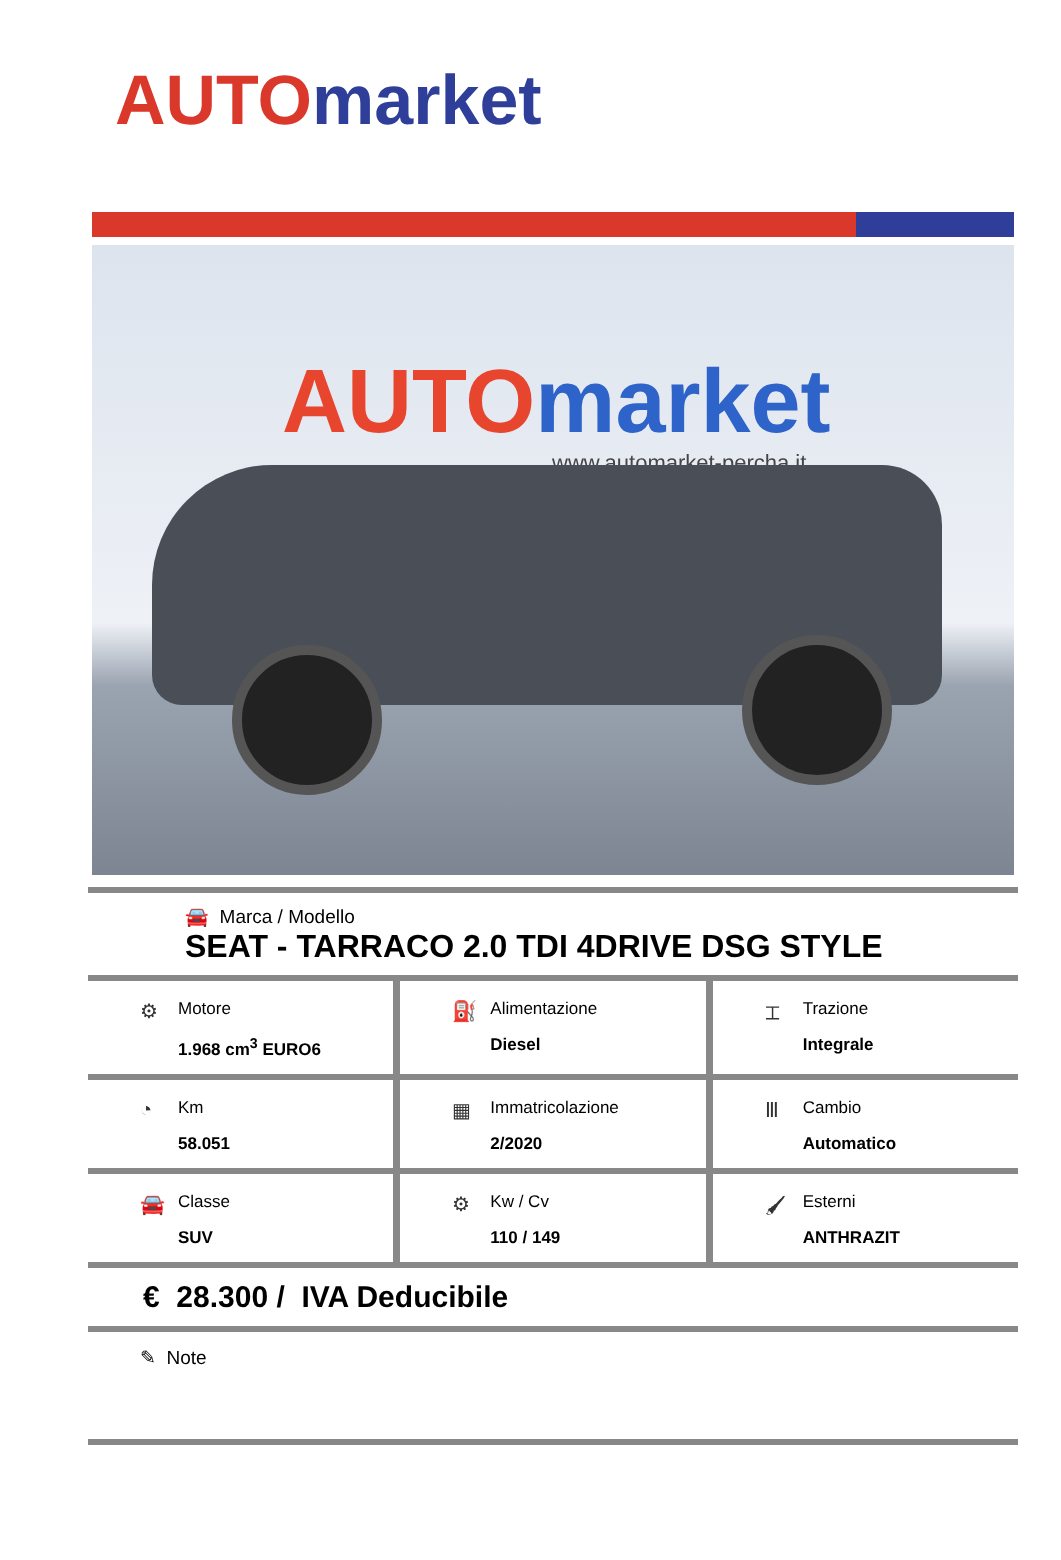AUTO market
AUTO market
www.automarket-percha.it
🚘 Marca / Modello
SEAT - TARRACO 2.0 TDI 4DRIVE DSG STYLE
⚙
Motore
1.968 cm<sup>3</sup> EURO6
⛽
Alimentazione
Diesel
⌶
Trazione
Integrale
◔
Km
58.051
▦
Immatricolazione
2/2020
Ⅲ
Cambio
Automatico
🚘
Classe
SUV
⚙
Kw / Cv
110 / 149
🖌
Esterni
ANTHRAZIT
€ 28.300 / IVA Deducibile
✎ Note